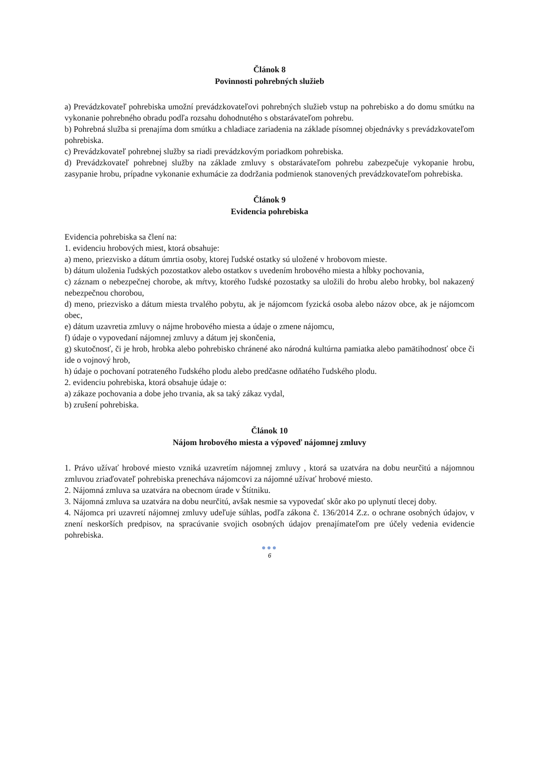Článok 8
Povinnosti pohrebných služieb
a) Prevádzkovateľ pohrebiska umožní prevádzkovateľovi pohrebných služieb vstup na pohrebisko a do domu smútku na vykonanie pohrebného obradu podľa rozsahu dohodnutého s obstarávateľom pohrebu.
b) Pohrebná služba si prenajíma dom smútku a chladiace zariadenia na základe písomnej objednávky s prevádzkovateľom pohrebiska.
c) Prevádzkovateľ pohrebnej služby sa riadi prevádzkovým poriadkom pohrebiska.
d) Prevádzkovateľ pohrebnej služby na základe zmluvy s obstarávateľom pohrebu zabezpečuje vykopanie hrobu, zasypanie hrobu, prípadne vykonanie exhumácie za dodržania podmienok stanovených prevádzkovateľom pohrebiska.
Článok 9
Evidencia pohrebiska
Evidencia pohrebiska sa člení na:
1. evidenciu hrobových miest, ktorá obsahuje:
a) meno, priezvisko a dátum úmrtia osoby, ktorej ľudské ostatky sú uložené v hrobovom mieste.
b) dátum uloženia ľudských pozostatkov alebo ostatkov s uvedením hrobového miesta a hĺbky pochovania,
c) záznam o nebezpečnej chorobe, ak mŕtvy, ktorého ľudské pozostatky sa uložili do hrobu alebo hrobky, bol nakazený nebezpečnou chorobou,
d) meno, priezvisko a dátum miesta trvalého pobytu, ak je nájomcom fyzická osoba alebo názov obce, ak je nájomcom obec,
e) dátum uzavretia zmluvy o nájme hrobového miesta a údaje o zmene nájomcu,
f) údaje o vypovedaní nájomnej zmluvy a dátum jej skončenia,
g) skutočnosť, či je hrob, hrobka alebo pohrebisko chránené ako národná kultúrna pamiatka alebo pamätihodnosť obce či ide o vojnový hrob,
h) údaje o pochovaní potrateného ľudského plodu alebo predčasne odňatého ľudského plodu.
2. evidenciu pohrebiska, ktorá obsahuje údaje o:
a) zákaze pochovania a dobe jeho trvania, ak sa taký zákaz vydal,
b) zrušení pohrebiska.
Článok 10
Nájom hrobového miesta a výpoveď nájomnej zmluvy
1. Právo užívať hrobové miesto vzniká uzavretím nájomnej zmluvy , ktorá sa uzatvára na dobu neurčitú a nájomnou zmluvou zriaďovateľ pohrebiska prenecháva nájomcovi za nájomné užívať hrobové miesto.
2. Nájomná zmluva sa uzatvára na obecnom úrade v Štítniku.
3. Nájomná zmluva sa uzatvára na dobu neurčitú, avšak nesmie sa vypovedať skôr ako po uplynutí tlecej doby.
4. Nájomca pri uzavretí nájomnej zmluvy udeľuje súhlas, podľa zákona č. 136/2014 Z.z. o ochrane osobných údajov, v znení neskorších predpisov, na spracúvanie svojich osobných údajov prenajímateľom pre účely vedenia evidencie pohrebiska.
●●●
6